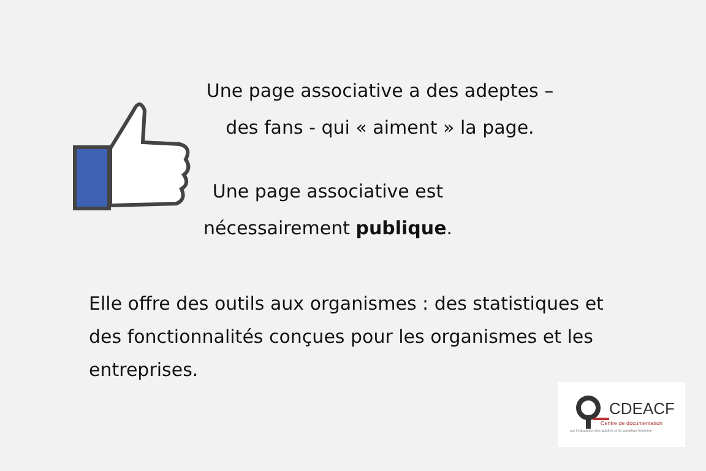Une page associative a des adeptes –
des fans - qui « aiment » la page.
Une page associative est
nécessairement publique.
Elle offre des outils aux organismes : des statistiques et des fonctionnalités conçues pour les organismes et les entreprises.
CDEACF
Centre de documentation
sur l'éducation des adultes et la condition féminine